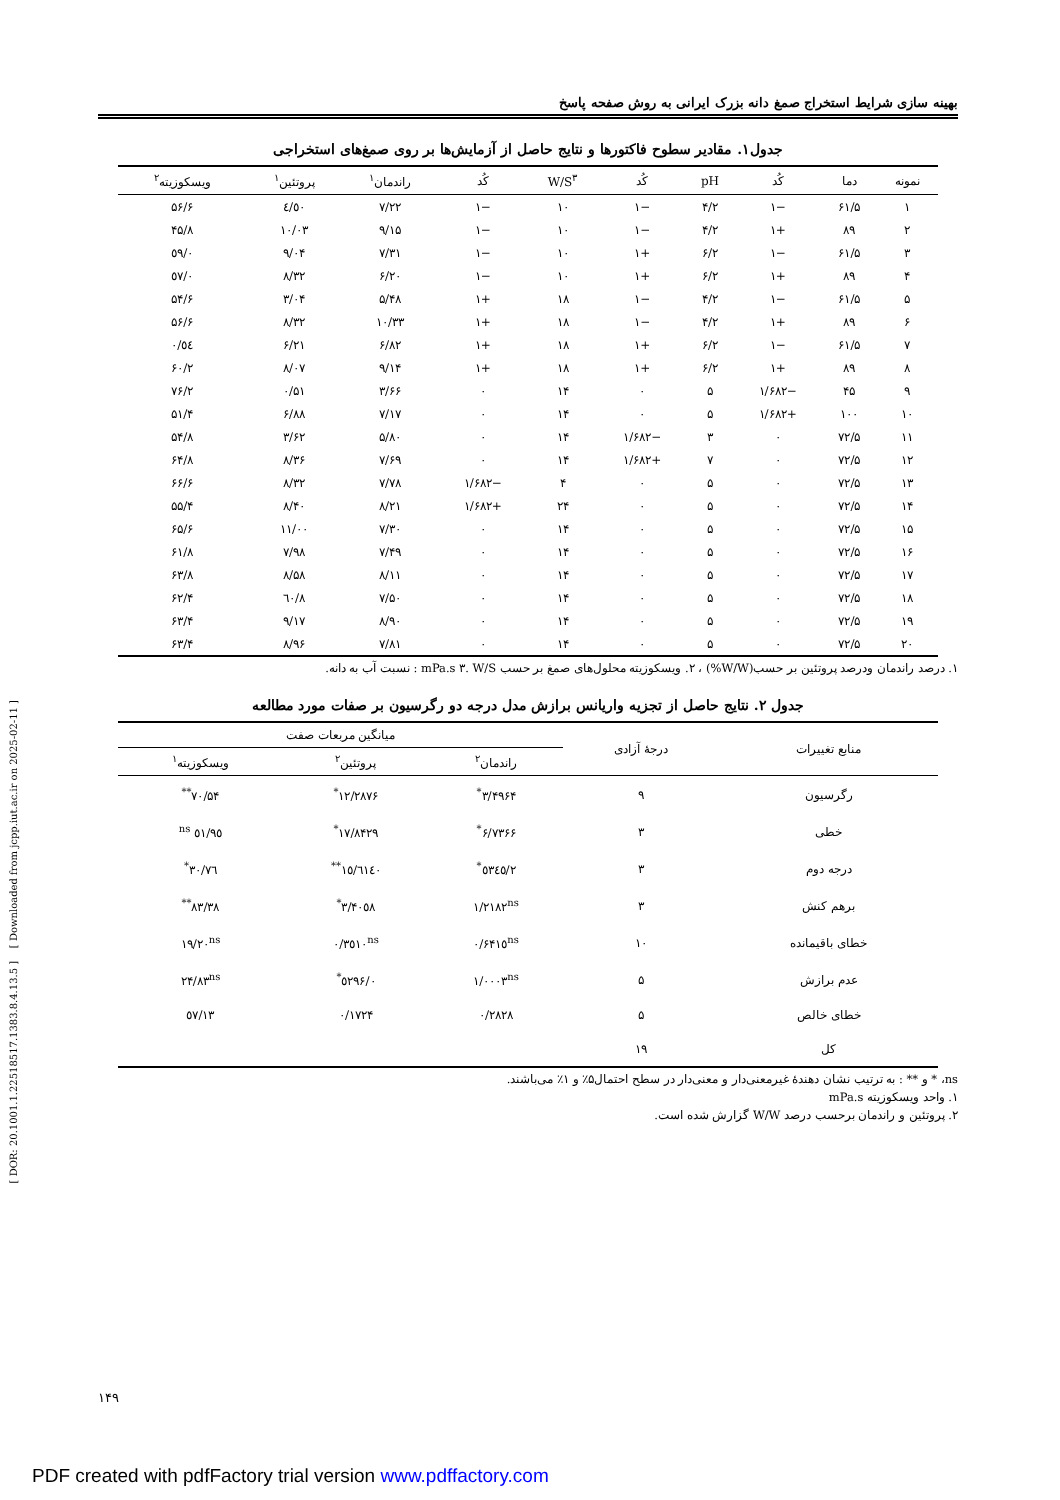بهینه سازی شرایط استخراج صمغ دانه بزرک ایرانی به روش صفحه پاسخ
جدول۱. مقادیر سطوح فاکتورها و نتایج حاصل از آزمایش‌ها بر روی صمغ‌های استخراجی
| نمونه | دما | کُد | pH | کُد | W/S<sup>۳</sup> | کُد | راندمان<sup>۱</sup> | پروتئین<sup>۱</sup> | ویسکوزیته<sup>۲</sup> |
| --- | --- | --- | --- | --- | --- | --- | --- | --- | --- |
| ۱ | ۶۱/۵ | −۱ | ۴/۲ | −۱ | ۱۰ | −۱ | ۷/۲۲ | ٤/٥٠ | ۵۶/۶ |
| ۲ | ۸۹ | +۱ | ۴/۲ | −۱ | ۱۰ | −۱ | ۹/۱۵ | ۱۰/۰۳ | ۴۵/۸ |
| ۳ | ۶۱/۵ | −۱ | ۶/۲ | +۱ | ۱۰ | −۱ | ۷/۳۱ | ۹/۰۴ | ٥۹/۰ |
| ۴ | ۸۹ | +۱ | ۶/۲ | +۱ | ۱۰ | −۱ | ۶/۲۰ | ۸/۳۲ | ٥۷/۰ |
| ۵ | ۶۱/۵ | −۱ | ۴/۲ | −۱ | ۱۸ | +۱ | ۵/۴۸ | ۳/۰۴ | ۵۴/۶ |
| ۶ | ۸۹ | +۱ | ۴/۲ | −۱ | ۱۸ | +۱ | ۱۰/۳۳ | ۸/۳۲ | ۵۶/۶ |
| ۷ | ۶۱/۵ | −۱ | ۶/۲ | +۱ | ۱۸ | +۱ | ۶/۸۲ | ۶/۲۱ | ٥٤/۰ |
| ۸ | ۸۹ | +۱ | ۶/۲ | +۱ | ۱۸ | +۱ | ۹/۱۴ | ۸/۰۷ | ۶۰/۲ |
| ۹ | ۴۵ | −۱/۶۸۲ | ۵ | ۰ | ۱۴ | ۰ | ۳/۶۶ | ۰/۵۱ | ۷۶/۲ |
| ۱۰ | ۱۰۰ | +۱/۶۸۲ | ۵ | ۰ | ۱۴ | ۰ | ۷/۱۷ | ۶/۸۸ | ۵۱/۴ |
| ۱۱ | ۷۲/۵ | ۰ | ۳ | −۱/۶۸۲ | ۱۴ | ۰ | ۵/۸۰ | ۳/۶۲ | ۵۴/۸ |
| ۱۲ | ۷۲/۵ | ۰ | ۷ | +۱/۶۸۲ | ۱۴ | ۰ | ۷/۶۹ | ۸/۳۶ | ۶۴/۸ |
| ۱۳ | ۷۲/۵ | ۰ | ۵ | ۰ | ۴ | −۱/۶۸۲ | ۷/۷۸ | ۸/۳۲ | ۶۶/۶ |
| ۱۴ | ۷۲/۵ | ۰ | ۵ | ۰ | ۲۴ | +۱/۶۸۲ | ۸/۲۱ | ۸/۴۰ | ۵۵/۴ |
| ۱۵ | ۷۲/۵ | ۰ | ۵ | ۰ | ۱۴ | ۰ | ۷/۳۰ | ۱۱/۰۰ | ۶۵/۶ |
| ۱۶ | ۷۲/۵ | ۰ | ۵ | ۰ | ۱۴ | ۰ | ۷/۴۹ | ۷/۹۸ | ۶۱/۸ |
| ۱۷ | ۷۲/۵ | ۰ | ۵ | ۰ | ۱۴ | ۰ | ۸/۱۱ | ۸/۵۸ | ۶۳/۸ |
| ۱۸ | ۷۲/۵ | ۰ | ۵ | ۰ | ۱۴ | ۰ | ۷/۵۰ | ۸/٦۰ | ۶۲/۴ |
| ۱۹ | ۷۲/۵ | ۰ | ۵ | ۰ | ۱۴ | ۰ | ۸/۹۰ | ۹/۱۷ | ۶۳/۴ |
| ۲۰ | ۷۲/۵ | ۰ | ۵ | ۰ | ۱۴ | ۰ | ۷/۸۱ | ۸/۹۶ | ۶۳/۴ |
۱. درصد راندمان ودرصد پروتئین بر حسب(W/W%) ، ۲. ویسکوزیته محلول‌های صمغ بر حسب mPa.s ۳. W/S : نسبت آب به دانه.
جدول ۲. نتایج حاصل از تجزیه واریانس برازش مدل درجه دو رگرسیون بر صفات مورد مطالعه
| منابع تغییرات | درجهٔ آزادی | میانگین مربعات صفت | | |
| --- | --- | --- | --- | --- |
| | | راندمان<sup>۲</sup> | پروتئین<sup>۲</sup> | ویسکوزیته<sup>۱</sup> |
| رگرسیون | ۹ | ۳/۴۹۶۴<sup>*</sup> | ۱۲/۲۸۷۶<sup>*</sup> | ۷۰/۵۴<sup>**</sup> |
| خطی | ۳ | ۶/۷۳۶۶<sup>*</sup> | ۱۷/۸۴۲۹<sup>*</sup> | ٥۱/۹٥ <sup>ns</sup> |
| درجه دوم | ۳ | ۲/٥۳٤٥<sup>*</sup> | ۱٥/٦۱٤۰<sup>**</sup> | ٧٦/۳۰<sup>*</sup> |
| برهم کنش | ۳ | ۱/۲۱۸۲<sup>ns</sup> | ۳/۴۰٥۸<sup>*</sup> | ۸۳/۳۸<sup>**</sup> |
| خطای باقیمانده | ۱۰ | ۰/۶۴۱٥<sup>ns</sup> | ۰/۳٥۱۰<sup>ns</sup> | ۱۹/۲۰<sup>ns</sup> |
| عدم برازش | ۵ | ۱/۰۰۰۳<sup>ns</sup> | ۰/٥۲۹۶<sup>*</sup> | ۲۴/۸۳<sup>ns</sup> |
| خطای خالص | ۵ | ۰/۲۸۲۸ | ۰/۱۷۲۴ | ۱۳/٥۷ |
| کل | ۱۹ | | | |
ns، * و ** : به ترتیب نشان دهندهٔ غیرمعنی‌دار و معنی‌دار در سطح احتمال۵٪ و ۱٪ می‌باشند.
۱. واحد ویسکوزیته mPa.s
۲. پروتئین و راندمان برحسب درصد W/W گزارش شده است.
[ DOR: 20.1001.1.22518517.1383.8.4.13.5 ] [ Downloaded from jcpp.iut.ac.ir on 2025-02-11 ]
۱۴۹
PDF created with pdfFactory trial version www.pdffactory.com